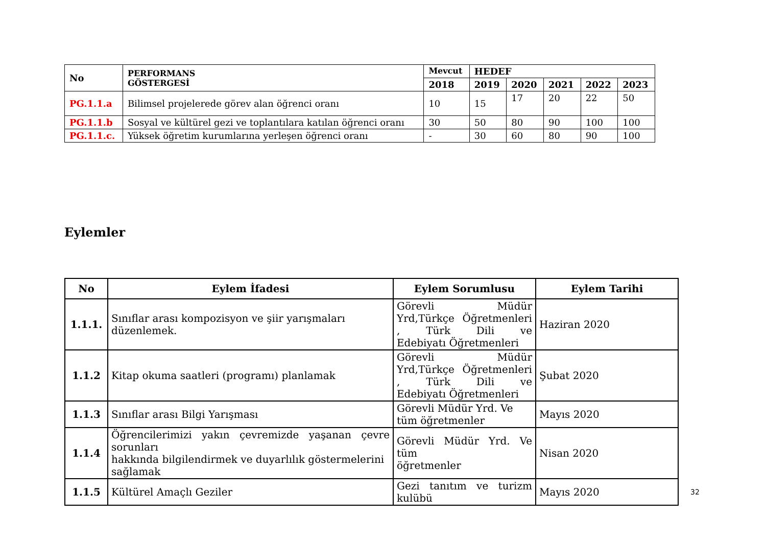| No | PERFORMANS GÖSTERGESİ | Mevcut | HEDEF | | | | |
| --- | --- | --- | --- | --- | --- | --- | --- |
| | | 2018 | 2019 | 2020 | 2021 | 2022 | 2023 |
| PG.1.1.a | Bilimsel projelerede görev alan öğrenci oranı | 10 | 15 | 17 | 20 | 22 | 50 |
| PG.1.1.b | Sosyal ve kültürel gezi ve toplantılara katılan öğrenci oranı | 30 | 50 | 80 | 90 | 100 | 100 |
| PG.1.1.c. | Yüksek öğretim kurumlarına yerleşen öğrenci oranı | - | 30 | 60 | 80 | 90 | 100 |
Eylemler
| No | Eylem İfadesi | Eylem Sorumlusu | Eylem Tarihi |
| --- | --- | --- | --- |
| 1.1.1. | Sınıflar arası kompozisyon ve şiir yarışmaları düzenlemek. | Görevli Müdür Yrd,Türkçe Öğretmenleri , Türk Dili ve Edebiyatı Öğretmenleri | Haziran 2020 |
| 1.1.2 | Kitap okuma saatleri (programı) planlamak | Görevli Müdür Yrd,Türkçe Öğretmenleri , Türk Dili ve Edebiyatı Öğretmenleri | Şubat 2020 |
| 1.1.3 | Sınıflar arası Bilgi Yarışması | Görevli Müdür Yrd. Ve tüm öğretmenler | Mayıs 2020 |
| 1.1.4 | Öğrencilerimizi yakın çevremizde yaşanan çevre sorunları hakkında bilgilendirmek ve duyarlılık göstermelerini sağlamak | Görevli Müdür Yrd. Ve tüm öğretmenler | Nisan 2020 |
| 1.1.5 | Kültürel Amaçlı Geziler | Gezi tanıtım ve turizm kulübü | Mayıs 2020 |
32